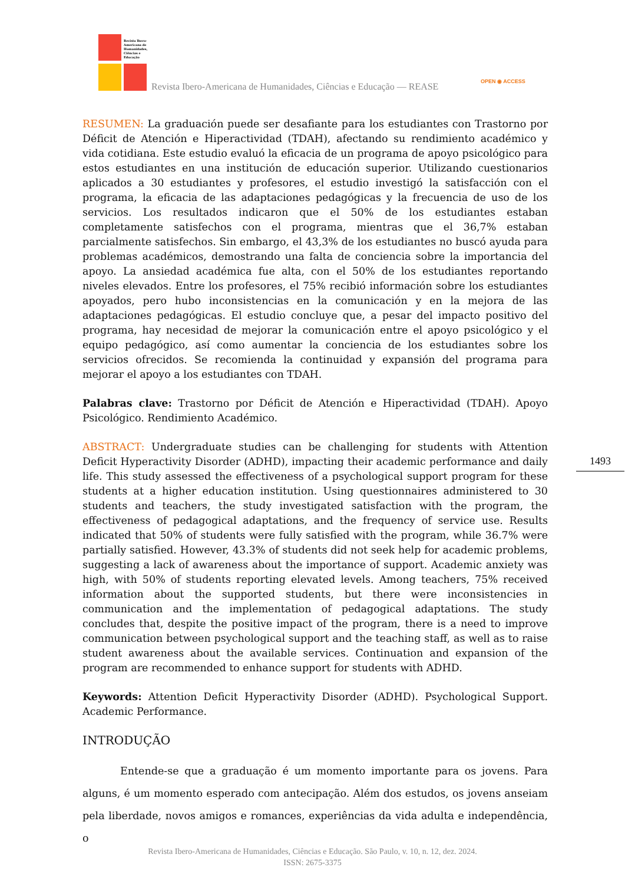Revista Ibero-
Americana de
Humanidades,
Ciências e
Educação
Revista Ibero-Americana de Humanidades, Ciências e Educação — REASE
OPEN ◉ ACCESS
RESUMEN: La graduación puede ser desafiante para los estudiantes con Trastorno por Déficit de Atención e Hiperactividad (TDAH), afectando su rendimiento académico y vida cotidiana. Este estudio evaluó la eficacia de un programa de apoyo psicológico para estos estudiantes en una institución de educación superior. Utilizando cuestionarios aplicados a 30 estudiantes y profesores, el estudio investigó la satisfacción con el programa, la eficacia de las adaptaciones pedagógicas y la frecuencia de uso de los servicios. Los resultados indicaron que el 50% de los estudiantes estaban completamente satisfechos con el programa, mientras que el 36,7% estaban parcialmente satisfechos. Sin embargo, el 43,3% de los estudiantes no buscó ayuda para problemas académicos, demostrando una falta de conciencia sobre la importancia del apoyo. La ansiedad académica fue alta, con el 50% de los estudiantes reportando niveles elevados. Entre los profesores, el 75% recibió información sobre los estudiantes apoyados, pero hubo inconsistencias en la comunicación y en la mejora de las adaptaciones pedagógicas. El estudio concluye que, a pesar del impacto positivo del programa, hay necesidad de mejorar la comunicación entre el apoyo psicológico y el equipo pedagógico, así como aumentar la conciencia de los estudiantes sobre los servicios ofrecidos. Se recomienda la continuidad y expansión del programa para mejorar el apoyo a los estudiantes con TDAH.
Palabras clave: Trastorno por Déficit de Atención e Hiperactividad (TDAH). Apoyo Psicológico. Rendimiento Académico.
ABSTRACT: Undergraduate studies can be challenging for students with Attention Deficit Hyperactivity Disorder (ADHD), impacting their academic performance and daily life. This study assessed the effectiveness of a psychological support program for these students at a higher education institution. Using questionnaires administered to 30 students and teachers, the study investigated satisfaction with the program, the effectiveness of pedagogical adaptations, and the frequency of service use. Results indicated that 50% of students were fully satisfied with the program, while 36.7% were partially satisfied. However, 43.3% of students did not seek help for academic problems, suggesting a lack of awareness about the importance of support. Academic anxiety was high, with 50% of students reporting elevated levels. Among teachers, 75% received information about the supported students, but there were inconsistencies in communication and the implementation of pedagogical adaptations. The study concludes that, despite the positive impact of the program, there is a need to improve communication between psychological support and the teaching staff, as well as to raise student awareness about the available services. Continuation and expansion of the program are recommended to enhance support for students with ADHD.
Keywords: Attention Deficit Hyperactivity Disorder (ADHD). Psychological Support. Academic Performance.
INTRODUÇÃO
Entende-se que a graduação é um momento importante para os jovens. Para alguns, é um momento esperado com antecipação. Além dos estudos, os jovens anseiam pela liberdade, novos amigos e romances, experiências da vida adulta e independência, o
1493
Revista Ibero-Americana de Humanidades, Ciências e Educação. São Paulo, v. 10, n. 12, dez. 2024.
ISSN: 2675-3375